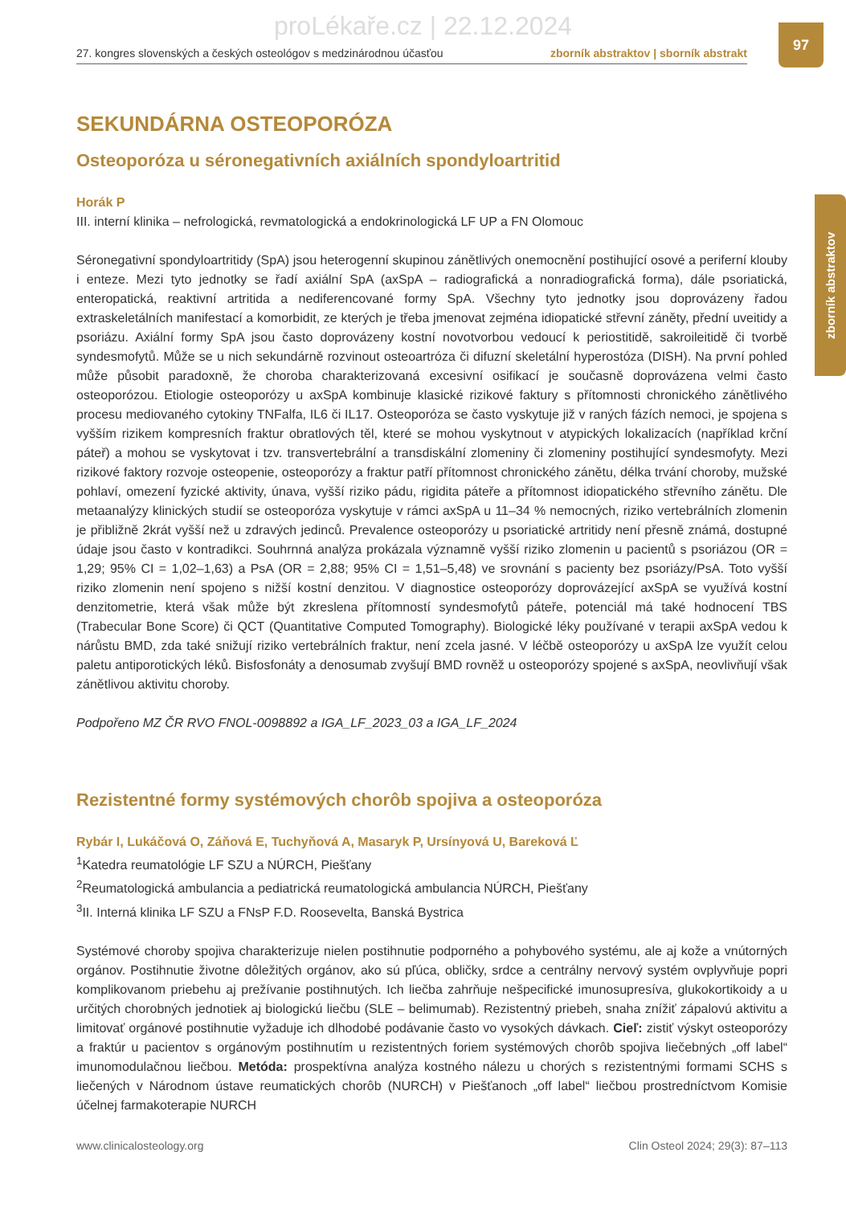proLékaře.cz | 22.12.2024
27. kongres slovenských a českých osteológov s medzinárodnou účasťou zborník abstraktov | sborník abstrakt
97
zborník abstraktov
SEKUNDÁRNA OSTEOPORÓZA
Osteoporóza u séronegativních axiálních spondyloartritid
Horák P
III. interní klinika – nefrologická, revmatologická a endokrinologická LF UP a FN Olomouc
Séronegativní spondyloartritidy (SpA) jsou heterogenní skupinou zánětlivých onemocnění postihující osové a periferní klouby i enteze. Mezi tyto jednotky se řadí axiální SpA (axSpA – radiografická a nonradiografická forma), dále psoriatická, enteropatická, reaktivní artritida a nediferencované formy SpA. Všechny tyto jednotky jsou doprovázeny řadou extraskeletálních manifestací a komorbidit, ze kterých je třeba jmenovat zejména idiopatické střevní záněty, přední uveitidy a psoriázu. Axiální formy SpA jsou často doprovázeny kostní novotvorbou vedoucí k periostitidě, sakroileitidě či tvorbě syndesmofytů. Může se u nich sekundárně rozvinout osteoartróza či difuzní skeletální hyperostóza (DISH). Na první pohled může působit paradoxně, že choroba charakterizovaná excesivní osifikací je současně doprovázena velmi často osteoporózou. Etiologie osteoporózy u axSpA kombinuje klasické rizikové faktury s přítomnosti chronického zánětlivého procesu mediovaného cytokiny TNFalfa, IL6 či IL17. Osteoporóza se často vyskytuje již v raných fázích nemoci, je spojena s vyšším rizikem kompresních fraktur obratlových těl, které se mohou vyskytnout v atypických lokalizacích (například krční páteř) a mohou se vyskytovat i tzv. transvertebrální a transdiskální zlomeniny či zlomeniny postihující syndesmofyty. Mezi rizikové faktory rozvoje osteopenie, osteoporózy a fraktur patří přítomnost chronického zánětu, délka trvání choroby, mužské pohlaví, omezení fyzické aktivity, únava, vyšší riziko pádu, rigidita páteře a přítomnost idiopatického střevního zánětu. Dle metaanalýzy klinických studií se osteoporóza vyskytuje v rámci axSpA u 11–34 % nemocných, riziko vertebrálních zlomenin je přibližně 2krát vyšší než u zdravých jedinců. Prevalence osteoporózy u psoriatické artritidy není přesně známá, dostupné údaje jsou často v kontradikci. Souhrnná analýza prokázala významně vyšší riziko zlomenin u pacientů s psoriázou (OR = 1,29; 95% CI = 1,02–1,63) a PsA (OR = 2,88; 95% CI = 1,51–5,48) ve srovnání s pacienty bez psoriázy/PsA. Toto vyšší riziko zlomenin není spojeno s nižší kostní denzitou. V diagnostice osteoporózy doprovázející axSpA se využívá kostní denzitometrie, která však může být zkreslena přítomností syndesmofytů páteře, potenciál má také hodnocení TBS (Trabecular Bone Score) či QCT (Quantitative Computed Tomography). Biologické léky používané v terapii axSpA vedou k nárůstu BMD, zda také snižují riziko vertebrálních fraktur, není zcela jasné. V léčbě osteoporózy u axSpA lze využít celou paletu antiporotických léků. Bisfosfonáty a denosumab zvyšují BMD rovněž u osteoporózy spojené s axSpA, neovlivňují však zánětlivou aktivitu choroby.
Podpořeno MZ ČR RVO FNOL-0098892 a IGA_LF_2023_03 a IGA_LF_2024
Rezistentné formy systémových chorôb spojiva a osteoporóza
Rybár I, Lukáčová O, Záňová E, Tuchyňová A, Masaryk P, Ursínyová U, Bareková Ľ
<sup>1</sup> Katedra reumatológie LF SZU a NÚRCH, Piešťany
<sup>2</sup> Reumatologická ambulancia a pediatrická reumatologická ambulancia NÚRCH, Piešťany
<sup>3</sup> II. Interná klinika LF SZU a FNsP F.D. Roosevelta, Banská Bystrica
Systémové choroby spojiva charakterizuje nielen postihnutie podporného a pohybového systému, ale aj kože a vnútorných orgánov. Postihnutie životne dôležitých orgánov, ako sú pľúca, obličky, srdce a centrálny nervový systém ovplyvňuje popri komplikovanom priebehu aj prežívanie postihnutých. Ich liečba zahrňuje nešpecifické imunosupresíva, glukokortikoidy a u určitých chorobných jednotiek aj biologickú liečbu (SLE – belimumab). Rezistentný priebeh, snaha znížiť zápalovú aktivitu a limitovať orgánové postihnutie vyžaduje ich dlhodobé podávanie často vo vysokých dávkach. Cieľ: zistiť výskyt osteoporózy a fraktúr u pacientov s orgánovým postihnutím u rezistentných foriem systémových chorôb spojiva liečebných „off label“ imunomodulačnou liečbou. Metóda: prospektívna analýza kostného nálezu u chorých s rezistentnými formami SCHS s liečených v Národnom ústave reumatických chorôb (NURCH) v Piešťanoch „off label“ liečbou prostredníctvom Komisie účelnej farmakoterapie NURCH
www.clinicalosteology.org Clin Osteol 2024; 29(3): 87–113